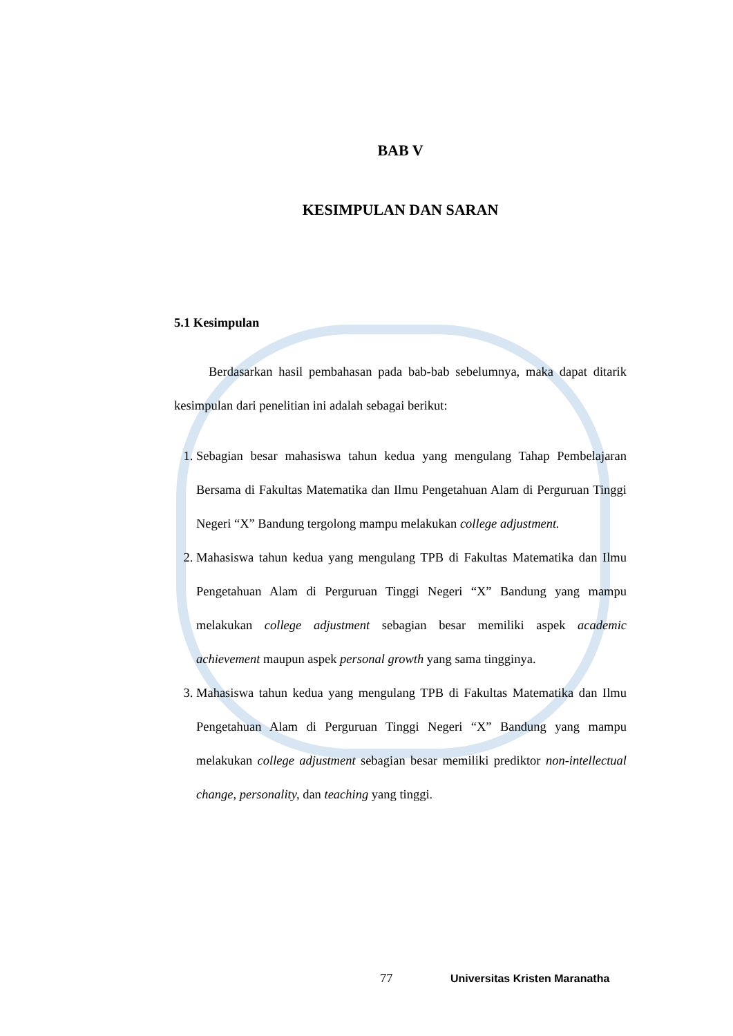BAB V
KESIMPULAN DAN SARAN
5.1 Kesimpulan
Berdasarkan hasil pembahasan pada bab-bab sebelumnya, maka dapat ditarik kesimpulan dari penelitian ini adalah sebagai berikut:
1. Sebagian besar mahasiswa tahun kedua yang mengulang Tahap Pembelajaran Bersama di Fakultas Matematika dan Ilmu Pengetahuan Alam di Perguruan Tinggi Negeri “X” Bandung tergolong mampu melakukan college adjustment.
2. Mahasiswa tahun kedua yang mengulang TPB di Fakultas Matematika dan Ilmu Pengetahuan Alam di Perguruan Tinggi Negeri “X” Bandung yang mampu melakukan college adjustment sebagian besar memiliki aspek academic achievement maupun aspek personal growth yang sama tingginya.
3. Mahasiswa tahun kedua yang mengulang TPB di Fakultas Matematika dan Ilmu Pengetahuan Alam di Perguruan Tinggi Negeri “X” Bandung yang mampu melakukan college adjustment sebagian besar memiliki prediktor non-intellectual change, personality, dan teaching yang tinggi.
77 Universitas Kristen Maranatha